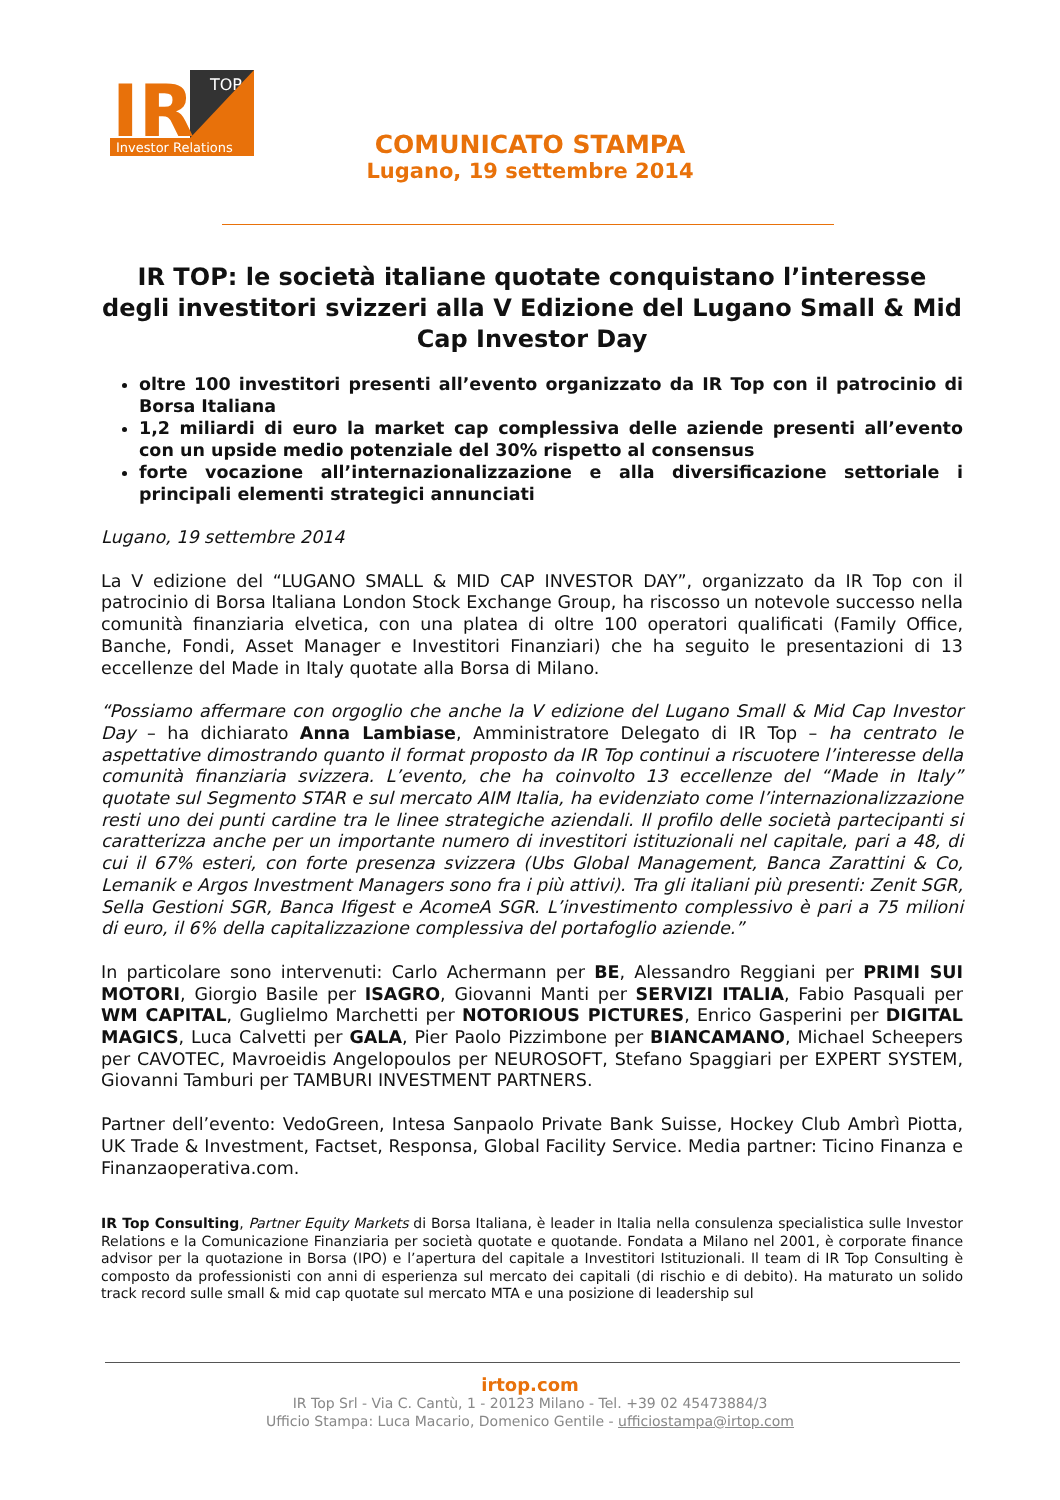IR
TOP
Investor Relations
COMUNICATO STAMPA
Lugano, 19 settembre 2014
IR TOP: le società italiane quotate conquistano l’interesse degli investitori svizzeri alla V Edizione del Lugano Small & Mid Cap Investor Day
oltre 100 investitori presenti all’evento organizzato da IR Top con il patrocinio di Borsa Italiana
1,2 miliardi di euro la market cap complessiva delle aziende presenti all’evento con un upside medio potenziale del 30% rispetto al consensus
forte vocazione all’internazionalizzazione e alla diversificazione settoriale i principali elementi strategici annunciati
Lugano, 19 settembre 2014
La V edizione del “LUGANO SMALL & MID CAP INVESTOR DAY”, organizzato da IR Top con il patrocinio di Borsa Italiana London Stock Exchange Group, ha riscosso un notevole successo nella comunità finanziaria elvetica, con una platea di oltre 100 operatori qualificati (Family Office, Banche, Fondi, Asset Manager e Investitori Finanziari) che ha seguito le presentazioni di 13 eccellenze del Made in Italy quotate alla Borsa di Milano.
“Possiamo affermare con orgoglio che anche la V edizione del Lugano Small & Mid Cap Investor Day – ha dichiarato Anna Lambiase, Amministratore Delegato di IR Top – ha centrato le aspettative dimostrando quanto il format proposto da IR Top continui a riscuotere l’interesse della comunità finanziaria svizzera. L’evento, che ha coinvolto 13 eccellenze del “Made in Italy” quotate sul Segmento STAR e sul mercato AIM Italia, ha evidenziato come l’internazionalizzazione resti uno dei punti cardine tra le linee strategiche aziendali. Il profilo delle società partecipanti si caratterizza anche per un importante numero di investitori istituzionali nel capitale, pari a 48, di cui il 67% esteri, con forte presenza svizzera (Ubs Global Management, Banca Zarattini & Co, Lemanik e Argos Investment Managers sono fra i più attivi). Tra gli italiani più presenti: Zenit SGR, Sella Gestioni SGR, Banca Ifigest e AcomeA SGR. L’investimento complessivo è pari a 75 milioni di euro, il 6% della capitalizzazione complessiva del portafoglio aziende.”
In particolare sono intervenuti: Carlo Achermann per BE, Alessandro Reggiani per PRIMI SUI MOTORI, Giorgio Basile per ISAGRO, Giovanni Manti per SERVIZI ITALIA, Fabio Pasquali per WM CAPITAL, Guglielmo Marchetti per NOTORIOUS PICTURES, Enrico Gasperini per DIGITAL MAGICS, Luca Calvetti per GALA, Pier Paolo Pizzimbone per BIANCAMANO, Michael Scheepers per CAVOTEC, Mavroeidis Angelopoulos per NEUROSOFT, Stefano Spaggiari per EXPERT SYSTEM, Giovanni Tamburi per TAMBURI INVESTMENT PARTNERS.
Partner dell’evento: VedoGreen, Intesa Sanpaolo Private Bank Suisse, Hockey Club Ambrì Piotta, UK Trade & Investment, Factset, Responsa, Global Facility Service. Media partner: Ticino Finanza e Finanzaoperativa.com.
IR Top Consulting, Partner Equity Markets di Borsa Italiana, è leader in Italia nella consulenza specialistica sulle Investor Relations e la Comunicazione Finanziaria per società quotate e quotande. Fondata a Milano nel 2001, è corporate finance advisor per la quotazione in Borsa (IPO) e l’apertura del capitale a Investitori Istituzionali. Il team di IR Top Consulting è composto da professionisti con anni di esperienza sul mercato dei capitali (di rischio e di debito). Ha maturato un solido track record sulle small & mid cap quotate sul mercato MTA e una posizione di leadership sul
irtop.com
IR Top Srl - Via C. Cantù, 1 - 20123 Milano - Tel. +39 02 45473884/3
Ufficio Stampa: Luca Macario, Domenico Gentile - ufficiostampa@irtop.com